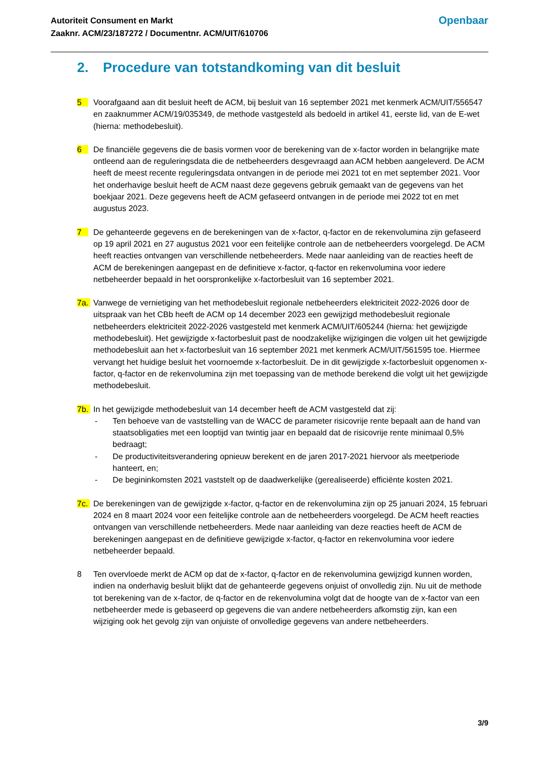Autoriteit Consument en Markt
Zaaknr. ACM/23/187272 / Documentnr. ACM/UIT/610706
Openbaar
2. Procedure van totstandkoming van dit besluit
5 Voorafgaand aan dit besluit heeft de ACM, bij besluit van 16 september 2021 met kenmerk ACM/UIT/556547 en zaaknummer ACM/19/035349, de methode vastgesteld als bedoeld in artikel 41, eerste lid, van de E-wet (hierna: methodebesluit).
6 De financiële gegevens die de basis vormen voor de berekening van de x-factor worden in belangrijke mate ontleend aan de reguleringsdata die de netbeheerders desgevraagd aan ACM hebben aangeleverd. De ACM heeft de meest recente reguleringsdata ontvangen in de periode mei 2021 tot en met september 2021. Voor het onderhavige besluit heeft de ACM naast deze gegevens gebruik gemaakt van de gegevens van het boekjaar 2021. Deze gegevens heeft de ACM gefaseerd ontvangen in de periode mei 2022 tot en met augustus 2023.
7 De gehanteerde gegevens en de berekeningen van de x-factor, q-factor en de rekenvolumina zijn gefaseerd op 19 april 2021 en 27 augustus 2021 voor een feitelijke controle aan de netbeheerders voorgelegd. De ACM heeft reacties ontvangen van verschillende netbeheerders. Mede naar aanleiding van de reacties heeft de ACM de berekeningen aangepast en de definitieve x-factor, q-factor en rekenvolumina voor iedere netbeheerder bepaald in het oorspronkelijke x-factorbesluit van 16 september 2021.
7a. Vanwege de vernietiging van het methodebesluit regionale netbeheerders elektriciteit 2022-2026 door de uitspraak van het CBb heeft de ACM op 14 december 2023 een gewijzigd methodebesluit regionale netbeheerders elektriciteit 2022-2026 vastgesteld met kenmerk ACM/UIT/605244 (hierna: het gewijzigde methodebesluit). Het gewijzigde x-factorbesluit past de noodzakelijke wijzigingen die volgen uit het gewijzigde methodebesluit aan het x-factorbesluit van 16 september 2021 met kenmerk ACM/UIT/561595 toe. Hiermee vervangt het huidige besluit het voornoemde x-factorbesluit. De in dit gewijzigde x-factorbesluit opgenomen x-factor, q-factor en de rekenvolumina zijn met toepassing van de methode berekend die volgt uit het gewijzigde methodebesluit.
7b. In het gewijzigde methodebesluit van 14 december heeft de ACM vastgesteld dat zij:
- Ten behoeve van de vaststelling van de WACC de parameter risicovrije rente bepaalt aan de hand van staatsobligaties met een looptijd van twintig jaar en bepaald dat de risicovrije rente minimaal 0,5% bedraagt;
- De productiviteitsverandering opnieuw berekent en de jaren 2017-2021 hiervoor als meetperiode hanteert, en;
- De begininkomsten 2021 vaststelt op de daadwerkelijke (gerealiseerde) efficiënte kosten 2021.
7c. De berekeningen van de gewijzigde x-factor, q-factor en de rekenvolumina zijn op 25 januari 2024, 15 februari 2024 en 8 maart 2024 voor een feitelijke controle aan de netbeheerders voorgelegd. De ACM heeft reacties ontvangen van verschillende netbeheerders. Mede naar aanleiding van deze reacties heeft de ACM de berekeningen aangepast en de definitieve gewijzigde x-factor, q-factor en rekenvolumina voor iedere netbeheerder bepaald.
8 Ten overvloede merkt de ACM op dat de x-factor, q-factor en de rekenvolumina gewijzigd kunnen worden, indien na onderhavig besluit blijkt dat de gehanteerde gegevens onjuist of onvolledig zijn. Nu uit de methode tot berekening van de x-factor, de q-factor en de rekenvolumina volgt dat de hoogte van de x-factor van een netbeheerder mede is gebaseerd op gegevens die van andere netbeheerders afkomstig zijn, kan een wijziging ook het gevolg zijn van onjuiste of onvolledige gegevens van andere netbeheerders.
3/9